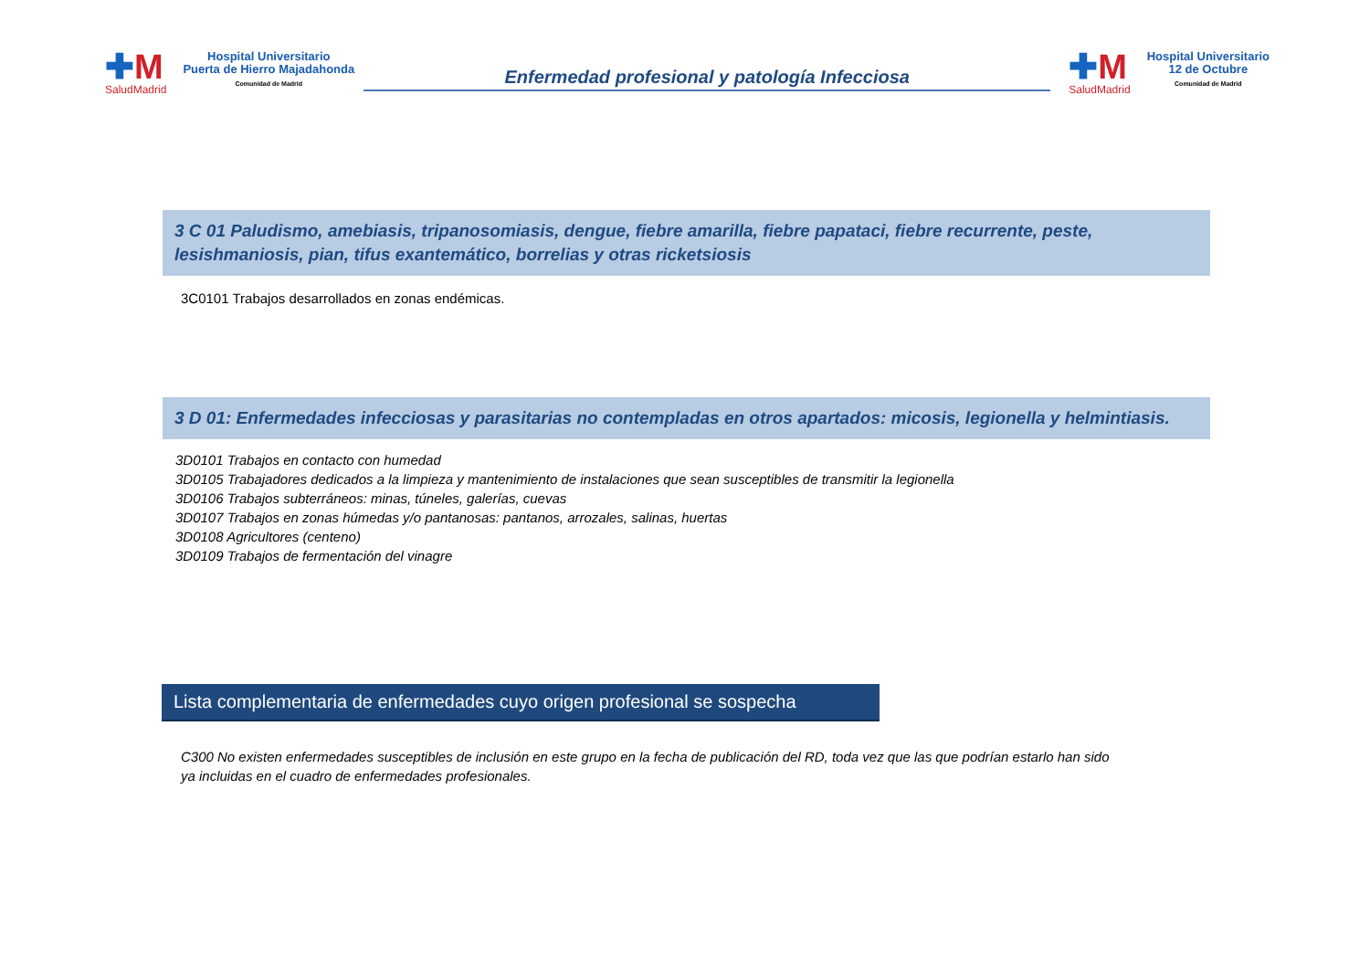✚M
SaludMadrid
Hospital Universitario
Puerta de Hierro Majadahonda
Comunidad de Madrid
Enfermedad profesional y patología Infecciosa
✚M
SaludMadrid
Hospital Universitario
12 de Octubre
Comunidad de Madrid
3 C 01 Paludismo, amebiasis, tripanosomiasis, dengue, fiebre amarilla, fiebre papataci, fiebre recurrente, peste, lesishmaniosis, pian, tifus exantemático, borrelias y otras ricketsiosis
3C0101 Trabajos desarrollados en zonas endémicas.
3 D 01: Enfermedades infecciosas y parasitarias no contempladas en otros apartados: micosis, legionella y helmintiasis.
3D0101 Trabajos en contacto con humedad
3D0105 Trabajadores dedicados a la limpieza y mantenimiento de instalaciones que sean susceptibles de transmitir la legionella
3D0106 Trabajos subterráneos: minas, túneles, galerías, cuevas
3D0107 Trabajos en zonas húmedas y/o pantanosas: pantanos, arrozales, salinas, huertas
3D0108 Agricultores (centeno)
3D0109 Trabajos de fermentación del vinagre
Lista complementaria de enfermedades cuyo origen profesional se sospecha
C300 No existen enfermedades susceptibles de inclusión en este grupo en la fecha de publicación del RD, toda vez que las que podrían estarlo han sido ya incluidas en el cuadro de enfermedades profesionales.